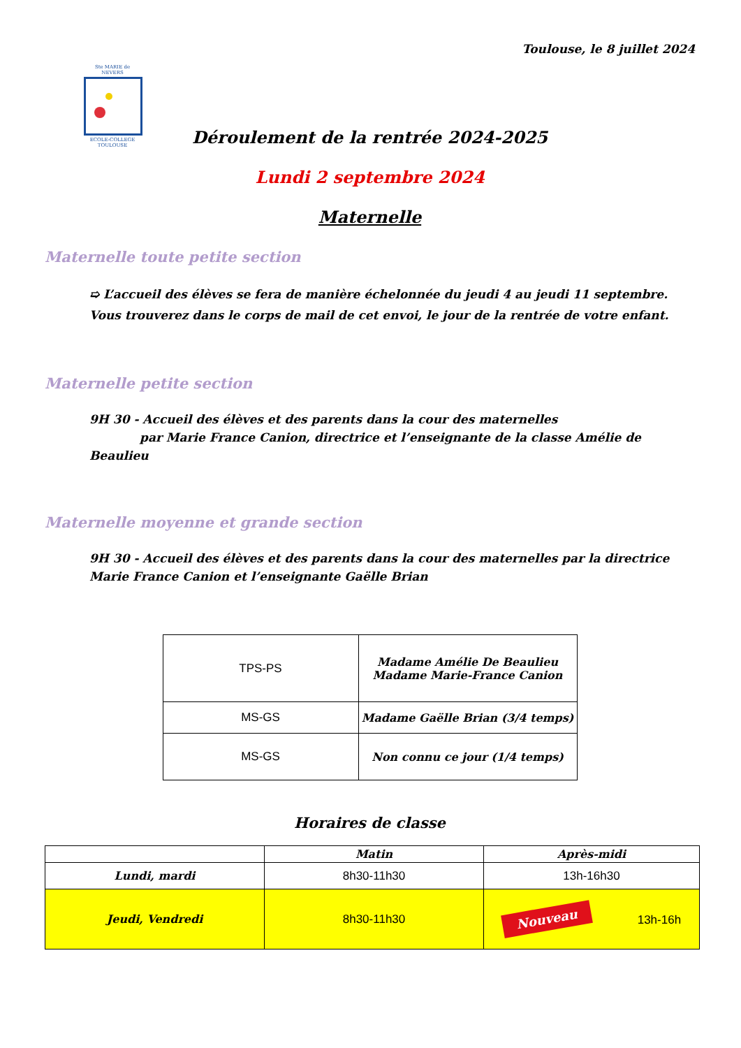Toulouse, le 8 juillet 2024
Ste MARIE de NEVERS
ECOLE-COLLEGE TOULOUSE
Déroulement de la rentrée 2024-2025
Lundi 2 septembre 2024
Maternelle
Maternelle toute petite section
➯ L’accueil des élèves se fera de manière échelonnée du jeudi 4 au jeudi 11 septembre. Vous trouverez dans le corps de mail de cet envoi, le jour de la rentrée de votre enfant.
Maternelle petite section
9H 30 - Accueil des élèves et des parents dans la cour des maternelles
par Marie France Canion, directrice et l’enseignante de la classe Amélie de Beaulieu
Maternelle moyenne et grande section
9H 30 - Accueil des élèves et des parents dans la cour des maternelles par la directrice
Marie France Canion et l’enseignante Gaëlle Brian
| TPS-PS | Madame Amélie De Beaulieu Madame Marie-France Canion |
| MS-GS | Madame Gaëlle Brian (3/4 temps) |
| MS-GS | Non connu ce jour (1/4 temps) |
Horaires de classe
| | Matin | Après-midi |
| Lundi, mardi | 8h30-11h30 | 13h-16h30 |
| Jeudi, Vendredi | 8h30-11h30 | Nouveau 13h-16h |